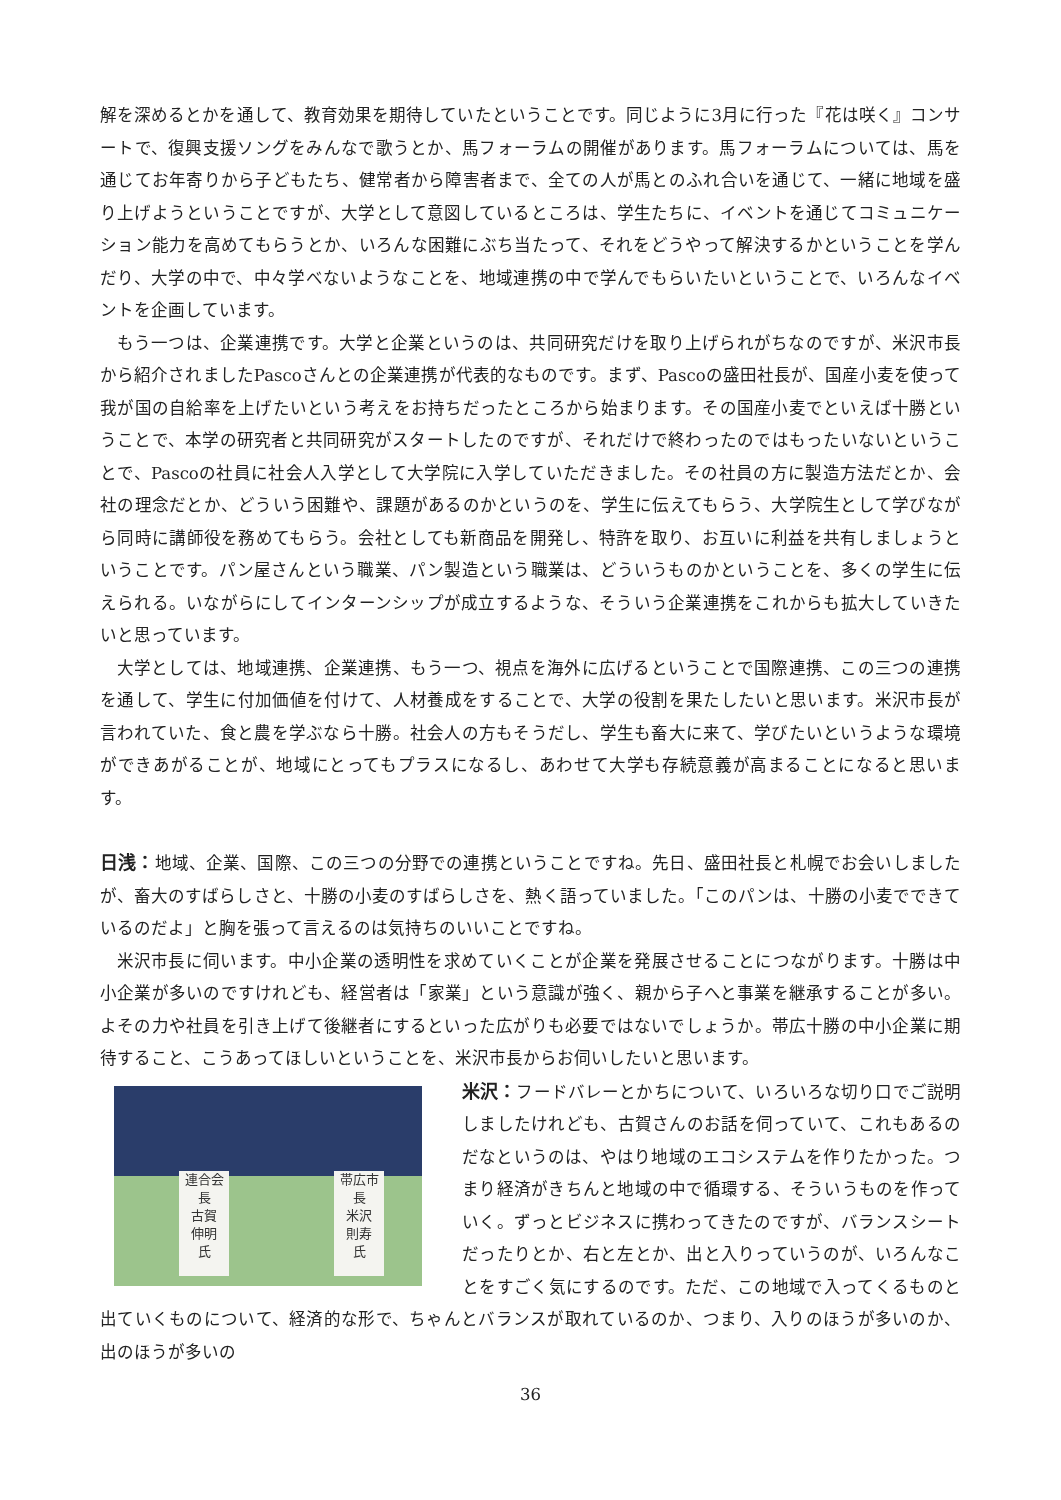解を深めるとかを通して、教育効果を期待していたということです。同じように3月に行った『花は咲く』コンサートで、復興支援ソングをみんなで歌うとか、馬フォーラムの開催があります。馬フォーラムについては、馬を通じてお年寄りから子どもたち、健常者から障害者まで、全ての人が馬とのふれ合いを通じて、一緒に地域を盛り上げようということですが、大学として意図しているところは、学生たちに、イベントを通じてコミュニケーション能力を高めてもらうとか、いろんな困難にぶち当たって、それをどうやって解決するかということを学んだり、大学の中で、中々学べないようなことを、地域連携の中で学んでもらいたいということで、いろんなイベントを企画しています。
もう一つは、企業連携です。大学と企業というのは、共同研究だけを取り上げられがちなのですが、米沢市長から紹介されましたPascoさんとの企業連携が代表的なものです。まず、Pascoの盛田社長が、国産小麦を使って我が国の自給率を上げたいという考えをお持ちだったところから始まります。その国産小麦でといえば十勝ということで、本学の研究者と共同研究がスタートしたのですが、それだけで終わったのではもったいないということで、Pascoの社員に社会人入学として大学院に入学していただきました。その社員の方に製造方法だとか、会社の理念だとか、どういう困難や、課題があるのかというのを、学生に伝えてもらう、大学院生として学びながら同時に講師役を務めてもらう。会社としても新商品を開発し、特許を取り、お互いに利益を共有しましょうということです。パン屋さんという職業、パン製造という職業は、どういうものかということを、多くの学生に伝えられる。いながらにしてインターンシップが成立するような、そういう企業連携をこれからも拡大していきたいと思っています。
大学としては、地域連携、企業連携、もう一つ、視点を海外に広げるということで国際連携、この三つの連携を通して、学生に付加価値を付けて、人材養成をすることで、大学の役割を果たしたいと思います。米沢市長が言われていた、食と農を学ぶなら十勝。社会人の方もそうだし、学生も畜大に来て、学びたいというような環境ができあがることが、地域にとってもプラスになるし、あわせて大学も存続意義が高まることになると思います。
日浅：地域、企業、国際、この三つの分野での連携ということですね。先日、盛田社長と札幌でお会いしましたが、畜大のすばらしさと、十勝の小麦のすばらしさを、熱く語っていました。「このパンは、十勝の小麦でできているのだよ」と胸を張って言えるのは気持ちのいいことですね。
米沢市長に伺います。中小企業の透明性を求めていくことが企業を発展させることにつながります。十勝は中小企業が多いのですけれども、経営者は「家業」という意識が強く、親から子へと事業を継承することが多い。よその力や社員を引き上げて後継者にするといった広がりも必要ではないでしょうか。帯広十勝の中小企業に期待すること、こうあってほしいということを、米沢市長からお伺いしたいと思います。
連合会長
古賀
伸明
氏
帯広市長
米沢
則寿
氏
米沢：フードバレーとかちについて、いろいろな切り口でご説明しましたけれども、古賀さんのお話を伺っていて、これもあるのだなというのは、やはり地域のエコシステムを作りたかった。つまり経済がきちんと地域の中で循環する、そういうものを作っていく。ずっとビジネスに携わってきたのですが、バランスシートだったりとか、右と左とか、出と入りっていうのが、いろんなことをすごく気にするのです。ただ、この地域で入ってくるものと出ていくものについて、経済的な形で、ちゃんとバランスが取れているのか、つまり、入りのほうが多いのか、出のほうが多いの
36